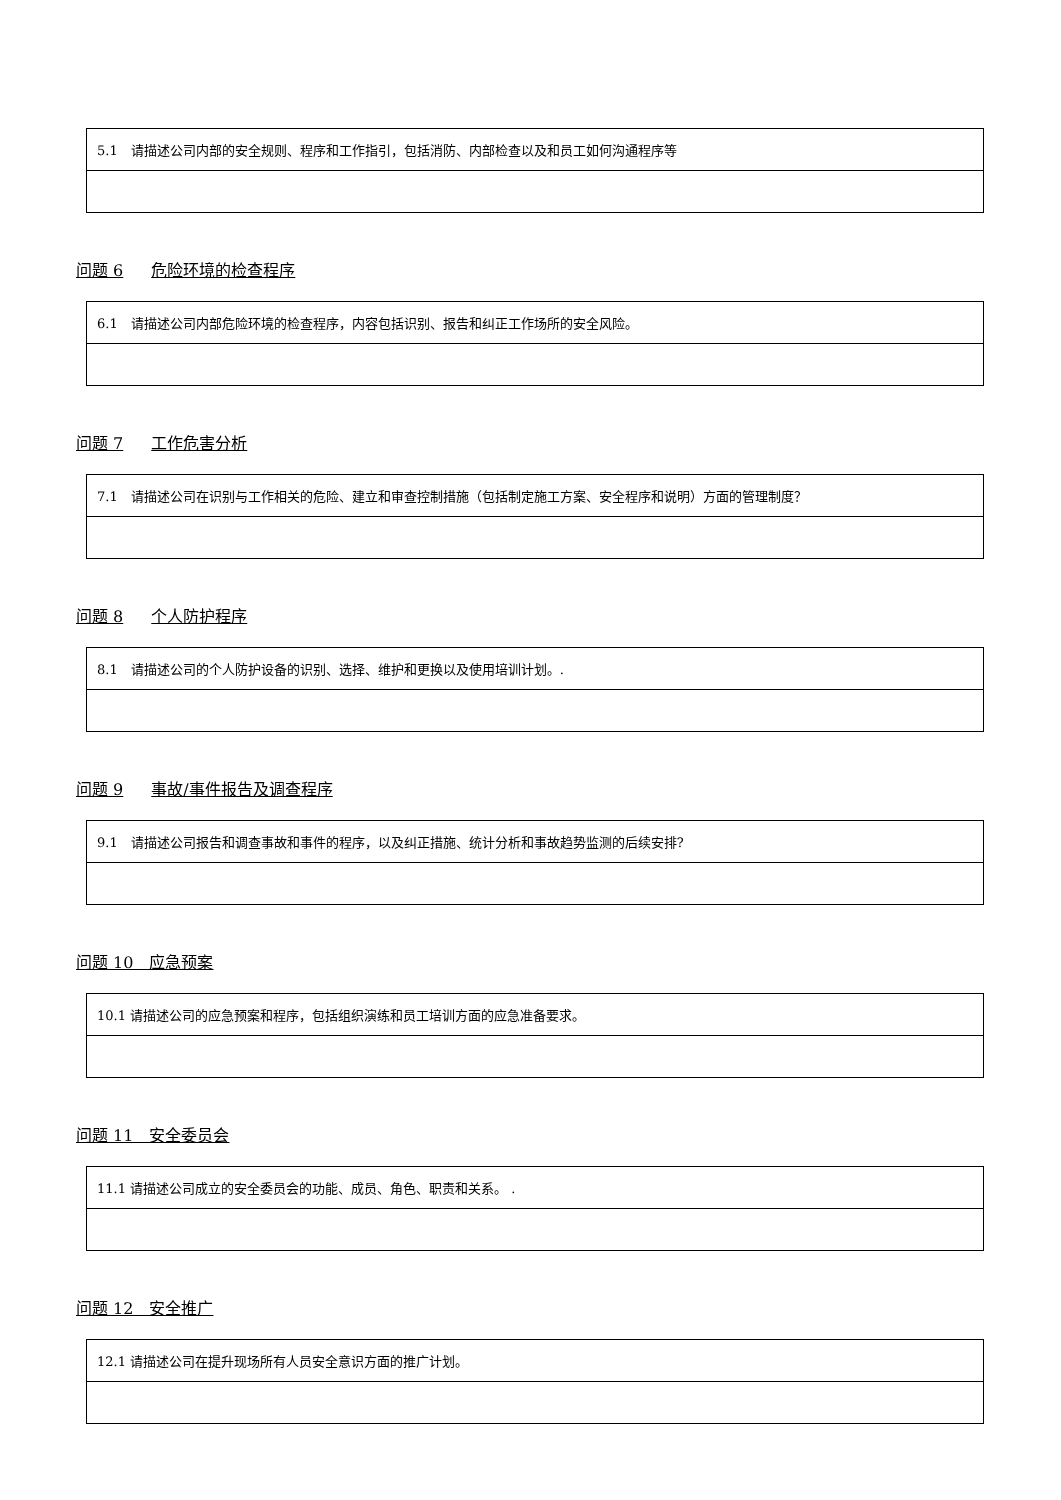| 5.1 请描述公司内部的安全规则、程序和工作指引，包括消防、内部检查以及和员工如何沟通程序等 |
问题 6 危险环境的检查程序
| 6.1 请描述公司内部危险环境的检查程序，内容包括识别、报告和纠正工作场所的安全风险。 |
问题 7 工作危害分析
| 7.1 请描述公司在识别与工作相关的危险、建立和审查控制措施（包括制定施工方案、安全程序和说明）方面的管理制度？ |
问题 8 个人防护程序
| 8.1 请描述公司的个人防护设备的识别、选择、维护和更换以及使用培训计划。. |
问题 9 事故/事件报告及调查程序
| 9.1 请描述公司报告和调查事故和事件的程序，以及纠正措施、统计分析和事故趋势监测的后续安排? |
问题 10　应急预案
| 10.1 请描述公司的应急预案和程序，包括组织演练和员工培训方面的应急准备要求。 |
问题 11　安全委员会
| 11.1 请描述公司成立的安全委员会的功能、成员、角色、职责和关系。 . |
问题 12　安全推广
| 12.1 请描述公司在提升现场所有人员安全意识方面的推广计划。 |